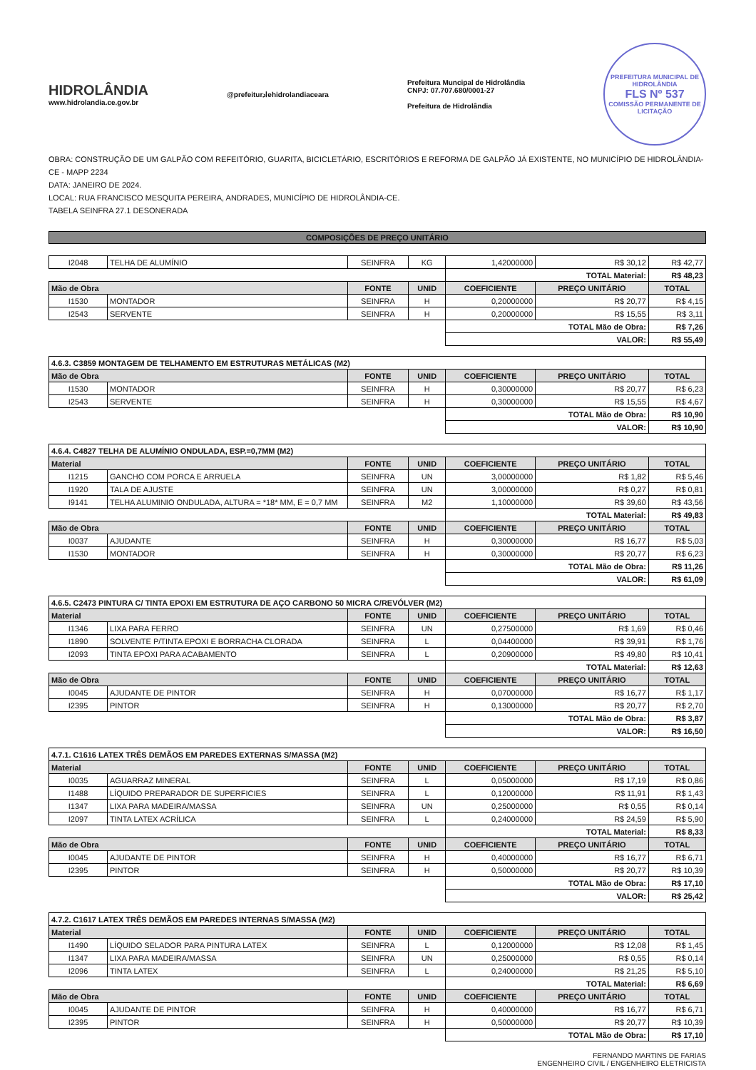HIDROLÂNDIA
www.hidrolandia.ce.gov.br
@prefeiturادehidrolandiaceara
Prefeitura Muncipal de Hidrolândia
CNPJ: 07.707.680/0001-27
Prefeitura de Hidrolândia
PREFEITURA MUNICIPAL DE HIDROLÂNDIA
FLS Nº 537
COMISSÃO PERMANENTE DE LICITAÇÃO
OBRA: CONSTRUÇÃO DE UM GALPÃO COM REFEITÓRIO, GUARITA, BICICLETÁRIO, ESCRITÓRIOS E REFORMA DE GALPÃO JÁ EXISTENTE, NO MUNICÍPIO DE HIDROLÂNDIA-CE - MAPP 2234
DATA: JANEIRO DE 2024.
LOCAL: RUA FRANCISCO MESQUITA PEREIRA, ANDRADES, MUNICÍPIO DE HIDROLÂNDIA-CE.
TABELA SEINFRA 27.1 DESONERADA
COMPOSIÇÕES DE PREÇO UNITÁRIO
| I2048 | TELHA DE ALUMÍNIO | SEINFRA | KG | 1,42000000 | R$ 30,12 | R$ 42,77 |
| | | | | TOTAL Material: | | R$ 48,23 |
| Mão de Obra | | FONTE | UNID | COEFICIENTE | PREÇO UNITÁRIO | TOTAL |
| I1530 | MONTADOR | SEINFRA | H | 0,20000000 | R$ 20,77 | R$ 4,15 |
| I2543 | SERVENTE | SEINFRA | H | 0,20000000 | R$ 15,55 | R$ 3,11 |
| | | | | TOTAL Mão de Obra: | | R$ 7,26 |
| | | | | VALOR: | | R$ 55,49 |
| 4.6.3. C3859 MONTAGEM DE TELHAMENTO EM ESTRUTURAS METÁLICAS (M2) | | | | | | |
| --- | --- | --- | --- | --- | --- | --- |
| Mão de Obra | | FONTE | UNID | COEFICIENTE | PREÇO UNITÁRIO | TOTAL |
| I1530 | MONTADOR | SEINFRA | H | 0,30000000 | R$ 20,77 | R$ 6,23 |
| I2543 | SERVENTE | SEINFRA | H | 0,30000000 | R$ 15,55 | R$ 4,67 |
| | | | | TOTAL Mão de Obra: | | R$ 10,90 |
| | | | | VALOR: | | R$ 10,90 |
| 4.6.4. C4827 TELHA DE ALUMÍNIO ONDULADA, ESP.=0,7MM (M2) | | | | | | |
| --- | --- | --- | --- | --- | --- | --- |
| Material | | FONTE | UNID | COEFICIENTE | PREÇO UNITÁRIO | TOTAL |
| I1215 | GANCHO COM PORCA E ARRUELA | SEINFRA | UN | 3,00000000 | R$ 1,82 | R$ 5,46 |
| I1920 | TALA DE AJUSTE | SEINFRA | UN | 3,00000000 | R$ 0,27 | R$ 0,81 |
| I9141 | TELHA ALUMINIO ONDULADA, ALTURA = *18* MM, E = 0,7 MM | SEINFRA | M2 | 1,10000000 | R$ 39,60 | R$ 43,56 |
| | | | | TOTAL Material: | | R$ 49,83 |
| Mão de Obra | | FONTE | UNID | COEFICIENTE | PREÇO UNITÁRIO | TOTAL |
| I0037 | AJUDANTE | SEINFRA | H | 0,30000000 | R$ 16,77 | R$ 5,03 |
| I1530 | MONTADOR | SEINFRA | H | 0,30000000 | R$ 20,77 | R$ 6,23 |
| | | | | TOTAL Mão de Obra: | | R$ 11,26 |
| | | | | VALOR: | | R$ 61,09 |
| 4.6.5. C2473 PINTURA C/ TINTA EPOXI EM ESTRUTURA DE AÇO CARBONO 50 MICRA C/REVÓLVER (M2) | | | | | | |
| --- | --- | --- | --- | --- | --- | --- |
| Material | | FONTE | UNID | COEFICIENTE | PREÇO UNITÁRIO | TOTAL |
| I1346 | LIXA PARA FERRO | SEINFRA | UN | 0,27500000 | R$ 1,69 | R$ 0,46 |
| I1890 | SOLVENTE P/TINTA EPOXI E BORRACHA CLORADA | SEINFRA | L | 0,04400000 | R$ 39,91 | R$ 1,76 |
| I2093 | TINTA EPOXI PARA ACABAMENTO | SEINFRA | L | 0,20900000 | R$ 49,80 | R$ 10,41 |
| | | | | TOTAL Material: | | R$ 12,63 |
| Mão de Obra | | FONTE | UNID | COEFICIENTE | PREÇO UNITÁRIO | TOTAL |
| I0045 | AJUDANTE DE PINTOR | SEINFRA | H | 0,07000000 | R$ 16,77 | R$ 1,17 |
| I2395 | PINTOR | SEINFRA | H | 0,13000000 | R$ 20,77 | R$ 2,70 |
| | | | | TOTAL Mão de Obra: | | R$ 3,87 |
| | | | | VALOR: | | R$ 16,50 |
| 4.7.1. C1616 LATEX TRÊS DEMÃOS EM PAREDES EXTERNAS S/MASSA (M2) | | | | | | |
| --- | --- | --- | --- | --- | --- | --- |
| Material | | FONTE | UNID | COEFICIENTE | PREÇO UNITÁRIO | TOTAL |
| I0035 | AGUARRAZ MINERAL | SEINFRA | L | 0,05000000 | R$ 17,19 | R$ 0,86 |
| I1488 | LÍQUIDO PREPARADOR DE SUPERFICIES | SEINFRA | L | 0,12000000 | R$ 11,91 | R$ 1,43 |
| I1347 | LIXA PARA MADEIRA/MASSA | SEINFRA | UN | 0,25000000 | R$ 0,55 | R$ 0,14 |
| I2097 | TINTA LATEX ACRÍLICA | SEINFRA | L | 0,24000000 | R$ 24,59 | R$ 5,90 |
| | | | | TOTAL Material: | | R$ 8,33 |
| Mão de Obra | | FONTE | UNID | COEFICIENTE | PREÇO UNITÁRIO | TOTAL |
| I0045 | AJUDANTE DE PINTOR | SEINFRA | H | 0,40000000 | R$ 16,77 | R$ 6,71 |
| I2395 | PINTOR | SEINFRA | H | 0,50000000 | R$ 20,77 | R$ 10,39 |
| | | | | TOTAL Mão de Obra: | | R$ 17,10 |
| | | | | VALOR: | | R$ 25,42 |
| 4.7.2. C1617 LATEX TRÊS DEMÃOS EM PAREDES INTERNAS S/MASSA (M2) | | | | | | |
| --- | --- | --- | --- | --- | --- | --- |
| Material | | FONTE | UNID | COEFICIENTE | PREÇO UNITÁRIO | TOTAL |
| I1490 | LÍQUIDO SELADOR PARA PINTURA LATEX | SEINFRA | L | 0,12000000 | R$ 12,08 | R$ 1,45 |
| I1347 | LIXA PARA MADEIRA/MASSA | SEINFRA | UN | 0,25000000 | R$ 0,55 | R$ 0,14 |
| I2096 | TINTA LATEX | SEINFRA | L | 0,24000000 | R$ 21,25 | R$ 5,10 |
| | | | | TOTAL Material: | | R$ 6,69 |
| Mão de Obra | | FONTE | UNID | COEFICIENTE | PREÇO UNITÁRIO | TOTAL |
| I0045 | AJUDANTE DE PINTOR | SEINFRA | H | 0,40000000 | R$ 16,77 | R$ 6,71 |
| I2395 | PINTOR | SEINFRA | H | 0,50000000 | R$ 20,77 | R$ 10,39 |
| | | | | TOTAL Mão de Obra: | | R$ 17,10 |
FERNANDO MARTINS DE FARIAS
ENGENHEIRO CIVIL / ENGENHEIRO ELETRICISTA